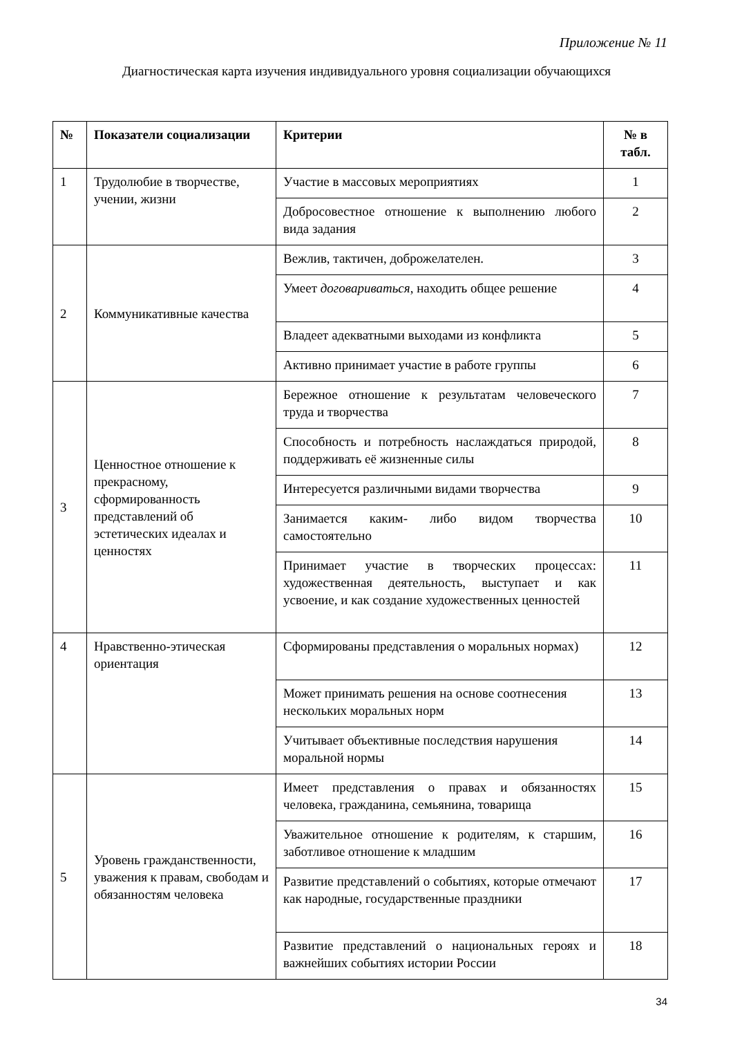Приложение № 11
Диагностическая карта изучения индивидуального уровня социализации обучающихся
| № | Показатели социализации | Критерии | № в табл. |
| --- | --- | --- | --- |
| 1 | Трудолюбие в творчестве, учении, жизни | Участие в массовых мероприятиях | 1 |
| | | Добросовестное отношение к выполнению любого вида задания | 2 |
| 2 | Коммуникативные качества | Вежлив, тактичен, доброжелателен. | 3 |
| | | Умеет договариваться , находить общее решение | 4 |
| | | Владеет адекватными выходами из конфликта | 5 |
| | | Активно принимает участие в работе группы | 6 |
| 3 | Ценностное отношение к прекрасному, сформированность представлений об эстетических идеалах и ценностях | Бережное отношение к результатам человеческого труда и творчества | 7 |
| | | Способность и потребность наслаждаться природой, поддерживать её жизненные силы | 8 |
| | | Интересуется различными видами творчества | 9 |
| | | Занимается каким- либо видом творчества самостоятельно | 10 |
| | | Принимает участие в творческих процессах: художественная деятельность, выступает и как усвоение, и как создание художественных ценностей | 11 |
| 4 | Нравственно-этическая ориентация | Сформированы представления о моральных нормах) | 12 |
| | | Может принимать решения на основе соотнесения нескольких моральных норм | 13 |
| | | Учитывает объективные последствия нарушения моральной нормы | 14 |
| 5 | Уровень гражданственности, уважения к правам, свободам и обязанностям человека | Имеет представления о правах и обязанностях человека, гражданина, семьянина, товарища | 15 |
| | | Уважительное отношение к родителям, к старшим, заботливое отношение к младшим | 16 |
| | | Развитие представлений о событиях, которые отмечают как народные, государственные праздники | 17 |
| | | Развитие представлений о национальных героях и важнейших событиях истории России | 18 |
34